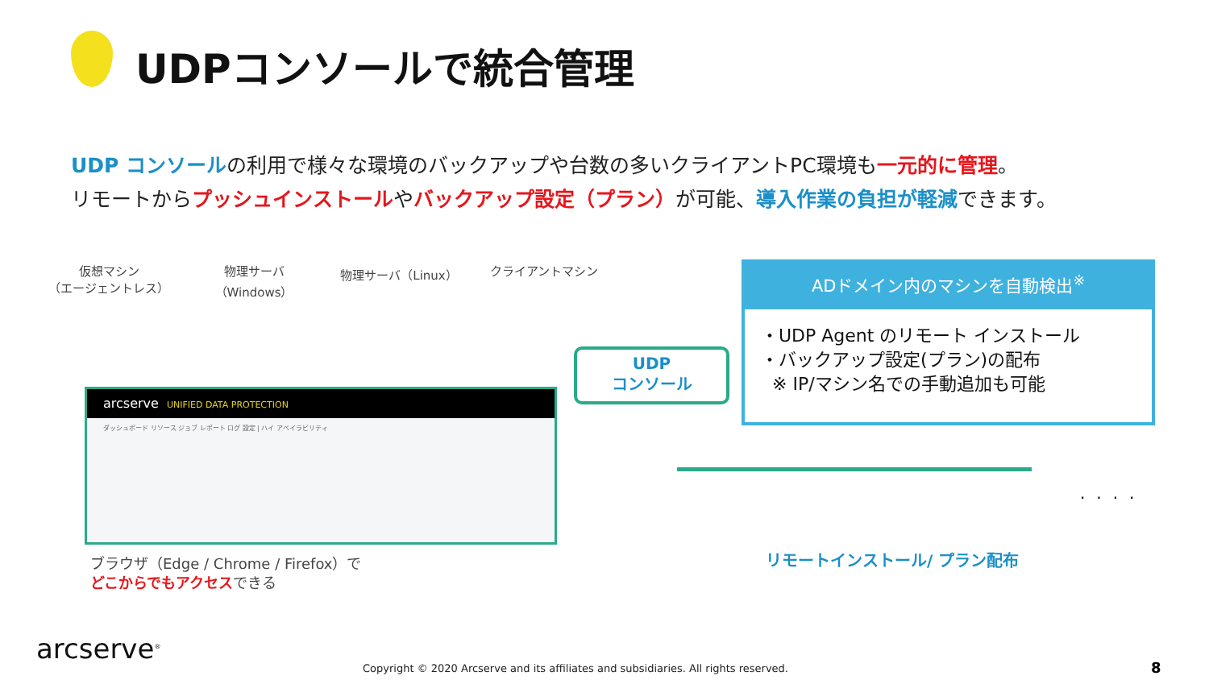UDPコンソールで統合管理
UDP コンソールの利用で様々な環境のバックアップや台数の多いクライアントPC環境も一元的に管理。
リモートからプッシュインストールやバックアップ設定（プラン）が可能、導入作業の負担が軽減できます。
仮想マシン
（エージェントレス）
物理サーバ（Windows）
物理サーバ（Linux） クライアントマシン
arcserve UNIFIED DATA PROTECTION
ダッシュボード リソース ジョブ レポート ログ 設定 | ハイ アベイラビリティ
UDP
コンソール
ADドメイン内のマシンを自動検出<sup>※</sup>
・UDP Agent のリモート インストール
・バックアップ設定(プラン)の配布
※ IP/マシン名での手動追加も可能
....
リモートインストール/ プラン配布
ブラウザ（Edge / Chrome / Firefox）で
どこからでもアクセスできる
arcserve<sup>®</sup>
Copyright © 2020 Arcserve and its affiliates and subsidiaries. All rights reserved.
8